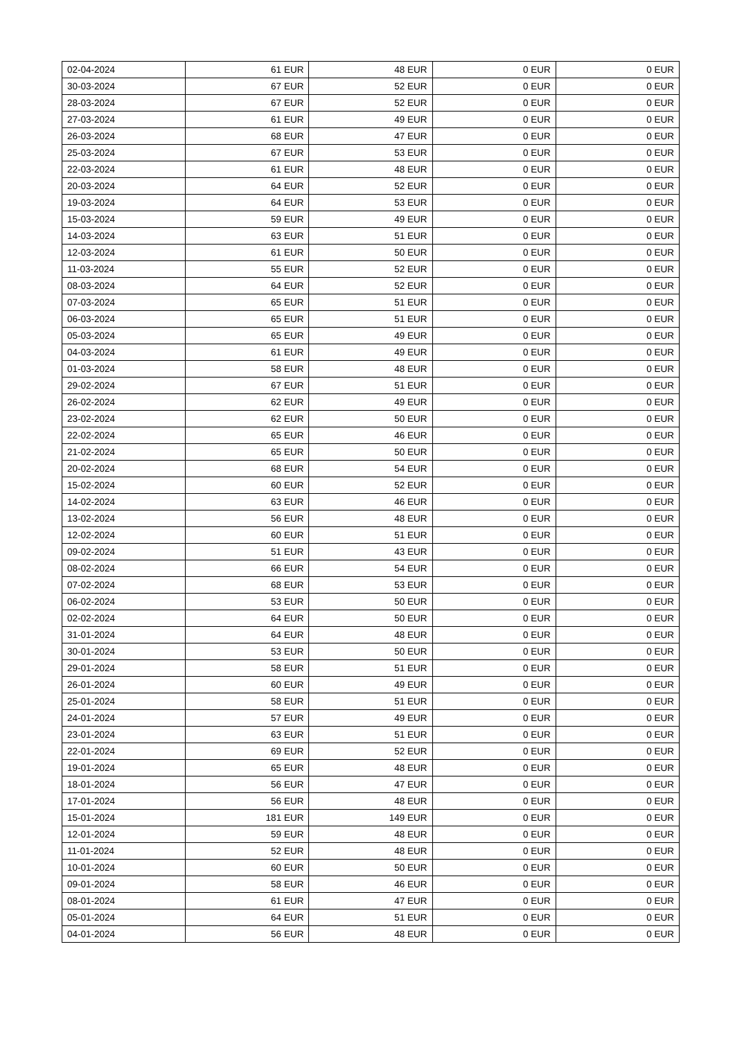| 02-04-2024 | 61 EUR | 48 EUR | 0 EUR | 0 EUR |
| 30-03-2024 | 67 EUR | 52 EUR | 0 EUR | 0 EUR |
| 28-03-2024 | 67 EUR | 52 EUR | 0 EUR | 0 EUR |
| 27-03-2024 | 61 EUR | 49 EUR | 0 EUR | 0 EUR |
| 26-03-2024 | 68 EUR | 47 EUR | 0 EUR | 0 EUR |
| 25-03-2024 | 67 EUR | 53 EUR | 0 EUR | 0 EUR |
| 22-03-2024 | 61 EUR | 48 EUR | 0 EUR | 0 EUR |
| 20-03-2024 | 64 EUR | 52 EUR | 0 EUR | 0 EUR |
| 19-03-2024 | 64 EUR | 53 EUR | 0 EUR | 0 EUR |
| 15-03-2024 | 59 EUR | 49 EUR | 0 EUR | 0 EUR |
| 14-03-2024 | 63 EUR | 51 EUR | 0 EUR | 0 EUR |
| 12-03-2024 | 61 EUR | 50 EUR | 0 EUR | 0 EUR |
| 11-03-2024 | 55 EUR | 52 EUR | 0 EUR | 0 EUR |
| 08-03-2024 | 64 EUR | 52 EUR | 0 EUR | 0 EUR |
| 07-03-2024 | 65 EUR | 51 EUR | 0 EUR | 0 EUR |
| 06-03-2024 | 65 EUR | 51 EUR | 0 EUR | 0 EUR |
| 05-03-2024 | 65 EUR | 49 EUR | 0 EUR | 0 EUR |
| 04-03-2024 | 61 EUR | 49 EUR | 0 EUR | 0 EUR |
| 01-03-2024 | 58 EUR | 48 EUR | 0 EUR | 0 EUR |
| 29-02-2024 | 67 EUR | 51 EUR | 0 EUR | 0 EUR |
| 26-02-2024 | 62 EUR | 49 EUR | 0 EUR | 0 EUR |
| 23-02-2024 | 62 EUR | 50 EUR | 0 EUR | 0 EUR |
| 22-02-2024 | 65 EUR | 46 EUR | 0 EUR | 0 EUR |
| 21-02-2024 | 65 EUR | 50 EUR | 0 EUR | 0 EUR |
| 20-02-2024 | 68 EUR | 54 EUR | 0 EUR | 0 EUR |
| 15-02-2024 | 60 EUR | 52 EUR | 0 EUR | 0 EUR |
| 14-02-2024 | 63 EUR | 46 EUR | 0 EUR | 0 EUR |
| 13-02-2024 | 56 EUR | 48 EUR | 0 EUR | 0 EUR |
| 12-02-2024 | 60 EUR | 51 EUR | 0 EUR | 0 EUR |
| 09-02-2024 | 51 EUR | 43 EUR | 0 EUR | 0 EUR |
| 08-02-2024 | 66 EUR | 54 EUR | 0 EUR | 0 EUR |
| 07-02-2024 | 68 EUR | 53 EUR | 0 EUR | 0 EUR |
| 06-02-2024 | 53 EUR | 50 EUR | 0 EUR | 0 EUR |
| 02-02-2024 | 64 EUR | 50 EUR | 0 EUR | 0 EUR |
| 31-01-2024 | 64 EUR | 48 EUR | 0 EUR | 0 EUR |
| 30-01-2024 | 53 EUR | 50 EUR | 0 EUR | 0 EUR |
| 29-01-2024 | 58 EUR | 51 EUR | 0 EUR | 0 EUR |
| 26-01-2024 | 60 EUR | 49 EUR | 0 EUR | 0 EUR |
| 25-01-2024 | 58 EUR | 51 EUR | 0 EUR | 0 EUR |
| 24-01-2024 | 57 EUR | 49 EUR | 0 EUR | 0 EUR |
| 23-01-2024 | 63 EUR | 51 EUR | 0 EUR | 0 EUR |
| 22-01-2024 | 69 EUR | 52 EUR | 0 EUR | 0 EUR |
| 19-01-2024 | 65 EUR | 48 EUR | 0 EUR | 0 EUR |
| 18-01-2024 | 56 EUR | 47 EUR | 0 EUR | 0 EUR |
| 17-01-2024 | 56 EUR | 48 EUR | 0 EUR | 0 EUR |
| 15-01-2024 | 181 EUR | 149 EUR | 0 EUR | 0 EUR |
| 12-01-2024 | 59 EUR | 48 EUR | 0 EUR | 0 EUR |
| 11-01-2024 | 52 EUR | 48 EUR | 0 EUR | 0 EUR |
| 10-01-2024 | 60 EUR | 50 EUR | 0 EUR | 0 EUR |
| 09-01-2024 | 58 EUR | 46 EUR | 0 EUR | 0 EUR |
| 08-01-2024 | 61 EUR | 47 EUR | 0 EUR | 0 EUR |
| 05-01-2024 | 64 EUR | 51 EUR | 0 EUR | 0 EUR |
| 04-01-2024 | 56 EUR | 48 EUR | 0 EUR | 0 EUR |